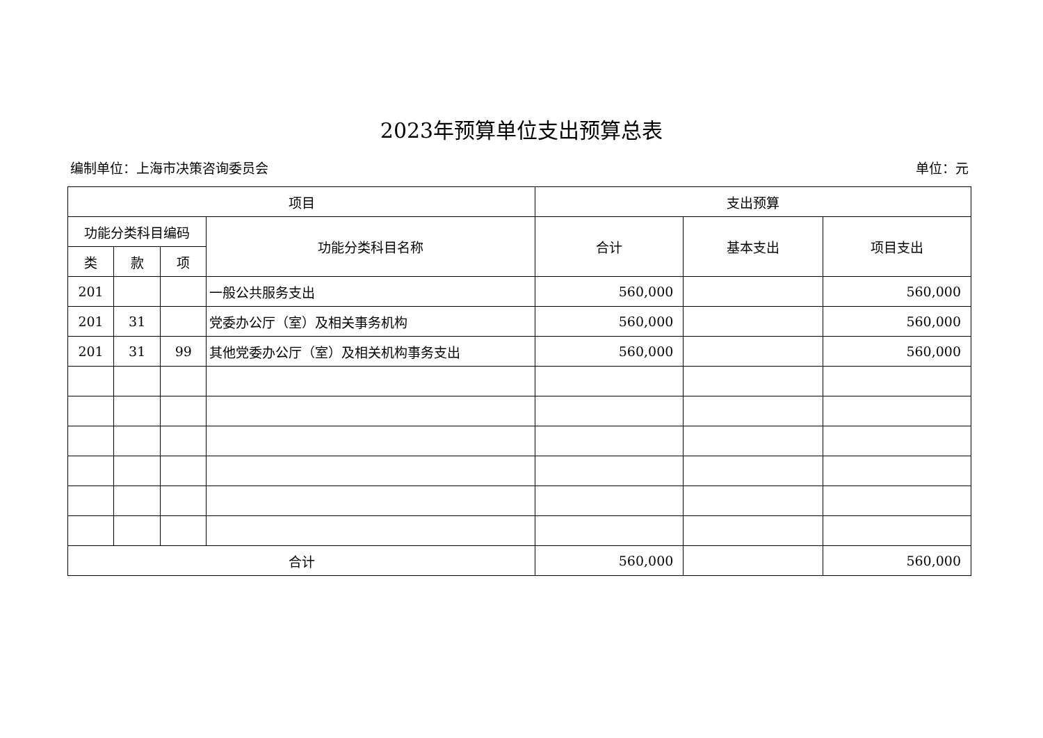2023年预算单位支出预算总表
编制单位：上海市决策咨询委员会 单位：元
| 项目 | | | | 支出预算 | | |
| --- | --- | --- | --- | --- | --- | --- |
| 功能分类科目编码 | | | 功能分类科目名称 | 合计 | 基本支出 | 项目支出 |
| 类 | 款 | 项 | | | | |
| 201 | | | 一般公共服务支出 | 560,000 | | 560,000 |
| 201 | 31 | | 党委办公厅（室）及相关事务机构 | 560,000 | | 560,000 |
| 201 | 31 | 99 | 其他党委办公厅（室）及相关机构事务支出 | 560,000 | | 560,000 |
| 合计 | | | | 560,000 | | 560,000 |